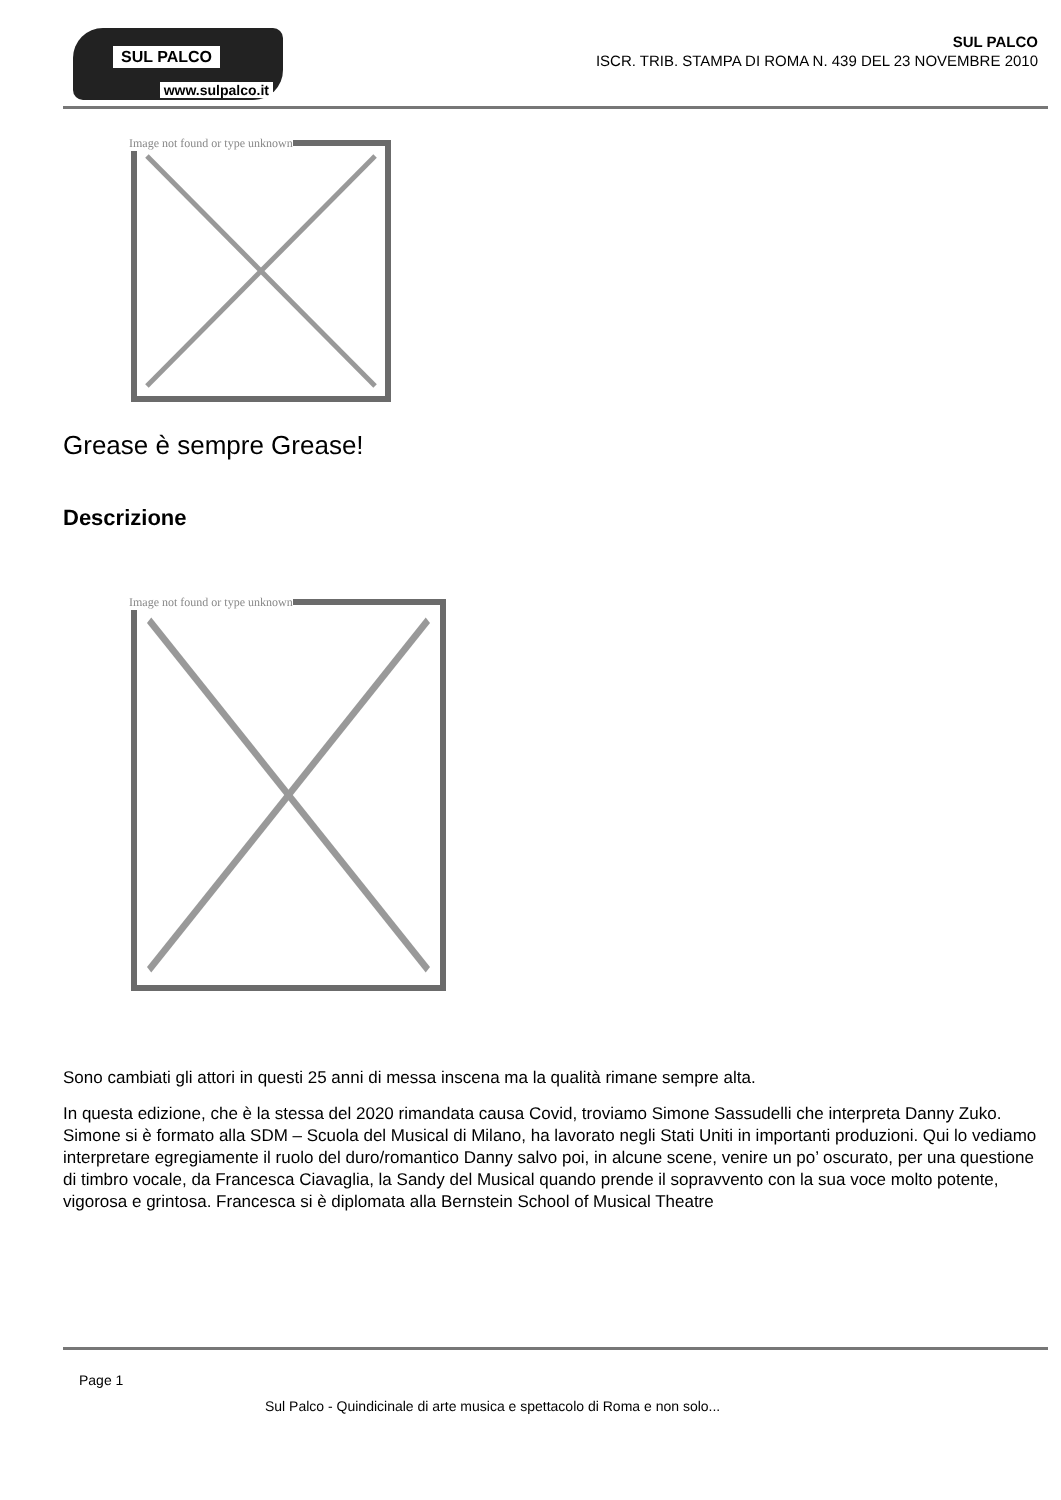SUL PALCO
www.sulpalco.it
SUL PALCO
ISCR. TRIB. STAMPA DI ROMA N. 439 DEL 23 NOVEMBRE 2010
Image not found or type unknown
Grease è sempre Grease!
Descrizione
Image not found or type unknown
Sono cambiati gli attori in questi 25 anni di messa inscena ma la qualità rimane sempre alta.
In questa edizione, che è la stessa del 2020 rimandata causa Covid, troviamo Simone Sassudelli che interpreta Danny Zuko. Simone si è formato alla SDM – Scuola del Musical di Milano, ha lavorato negli Stati Uniti in importanti produzioni. Qui lo vediamo interpretare egregiamente il ruolo del duro/romantico Danny salvo poi, in alcune scene, venire un po’ oscurato, per una questione di timbro vocale, da Francesca Ciavaglia, la Sandy del Musical quando prende il sopravvento con la sua voce molto potente, vigorosa e grintosa. Francesca si è diplomata alla Bernstein School of Musical Theatre
Page 1
Sul Palco - Quindicinale di arte musica e spettacolo di Roma e non solo...